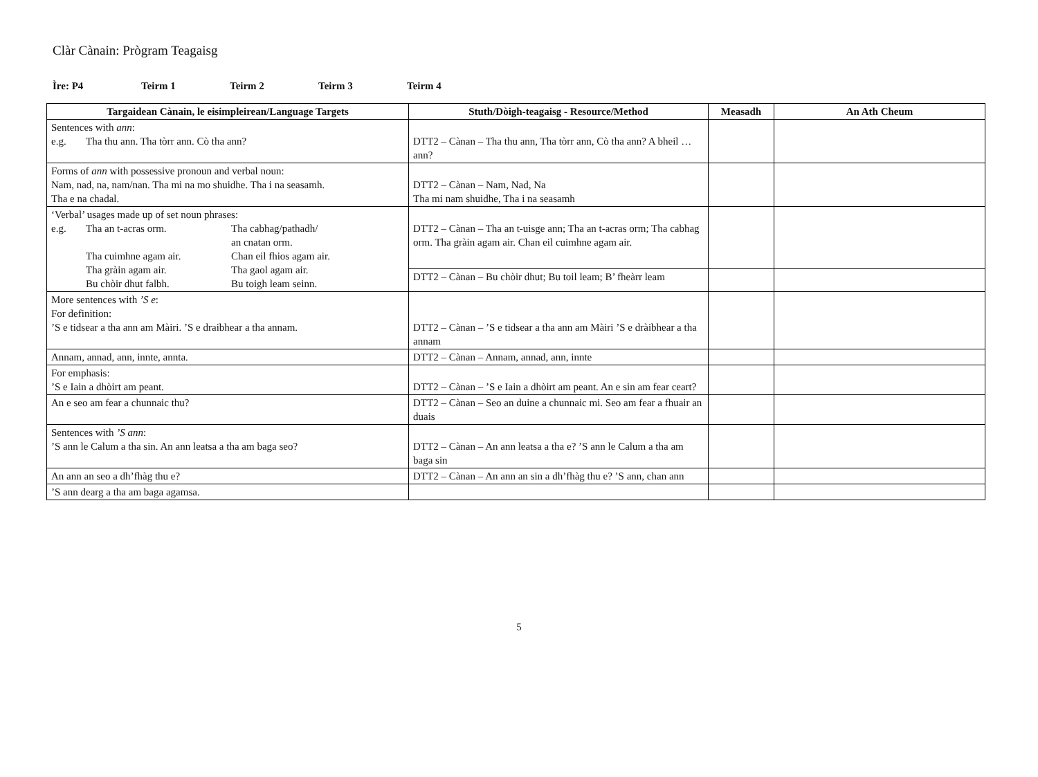Clàr Cànain: Prògram Teagaisg
Ìre: P4 Teirm 1 Teirm 2 Teirm 3 Teirm 4
| Targaidean Cànain, le eisimpleirean/Language Targets | Stuth/Dòigh-teagaisg - Resource/Method | Measadh | An Ath Cheum |
| --- | --- | --- | --- |
| Sentences with ann : e.g. Tha thu ann. Tha tòrr ann. Cò tha ann? | DTT2 – Cànan – Tha thu ann, Tha tòrr ann, Cò tha ann? A bheil … ann? | | |
| Forms of ann with possessive pronoun and verbal noun: Nam, nad, na, nam/nan. Tha mi na mo shuidhe. Tha i na seasamh. Tha e na chadal. | DTT2 – Cànan – Nam, Nad, Na Tha mi nam shuidhe, Tha i na seasamh | | |
| ‘Verbal’ usages made up of set noun phrases: e.g. Tha an t-acras orm. Tha cabhag/pathadh/ an cnatan orm. Tha cuimhne agam air. Chan eil fhios agam air. Tha gràin agam air. Tha gaol agam air. Bu chòir dhut falbh. Bu toigh leam seinn. | DTT2 – Cànan – Tha an t-uisge ann; Tha an t-acras orm; Tha cabhag orm. Tha gràin agam air. Chan eil cuimhne agam air. | | |
| | DTT2 – Cànan – Bu chòir dhut; Bu toil leam; B’ fheàrr leam | | |
| More sentences with ’S e : For definition: ’S e tidsear a tha ann am Màiri. ’S e draibhear a tha annam. | DTT2 – Cànan – ’S e tidsear a tha ann am Màiri ’S e dràibhear a tha annam | | |
| Annam, annad, ann, innte, annta. | DTT2 – Cànan – Annam, annad, ann, innte | | |
| For emphasis: ’S e Iain a dhòirt am peant. | DTT2 – Cànan – ’S e Iain a dhòirt am peant. An e sin am fear ceart? | | |
| An e seo am fear a chunnaic thu? | DTT2 – Cànan – Seo an duine a chunnaic mi. Seo am fear a fhuair an duais | | |
| Sentences with ’S ann : ’S ann le Calum a tha sin. An ann leatsa a tha am baga seo? | DTT2 – Cànan – An ann leatsa a tha e? ’S ann le Calum a tha am baga sin | | |
| An ann an seo a dh’fhàg thu e? | DTT2 – Cànan – An ann an sin a dh’fhàg thu e? ’S ann, chan ann | | |
| ’S ann dearg a tha am baga agamsa. | | | |
5